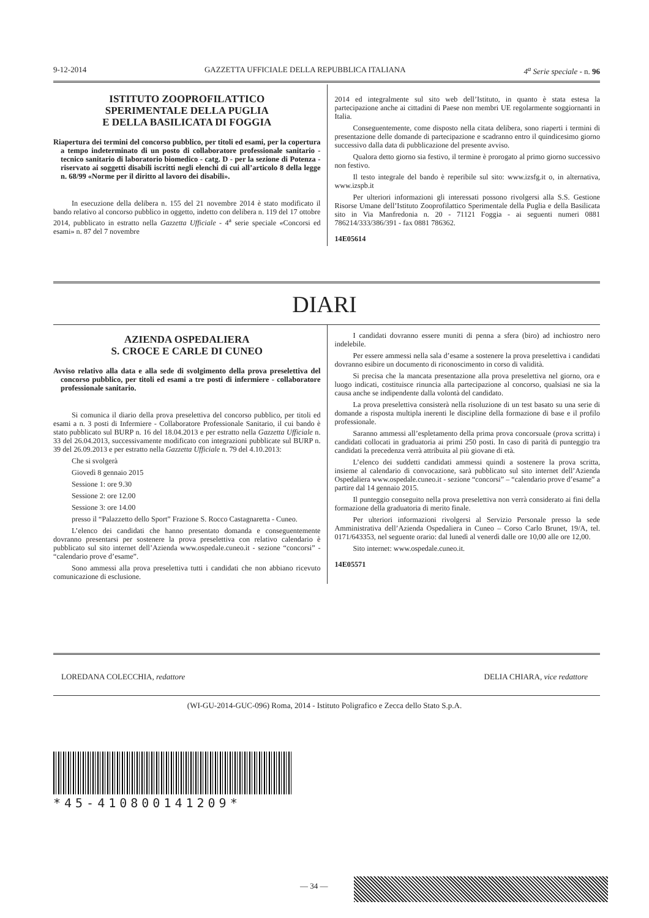9-12-2014 GAZZETTA UFFICIALE DELLA REPUBBLICA ITALIANA 4<sup>a</sup> Serie speciale - n. 96
ISTITUTO ZOOPROFILATTICO
SPERIMENTALE DELLA PUGLIA
E DELLA BASILICATA DI FOGGIA
Riapertura dei termini del concorso pubblico, per titoli ed esami, per la copertura a tempo indeterminato di un posto di collaboratore professionale sanitario - tecnico sanitario di laboratorio biomedico - catg. D - per la sezione di Potenza - riservato ai soggetti disabili iscritti negli elenchi di cui all’articolo 8 della legge n. 68/99 «Norme per il diritto al lavoro dei disabili».
In esecuzione della delibera n. 155 del 21 novembre 2014 è stato modificato il bando relativo al concorso pubblico in oggetto, indetto con delibera n. 119 del 17 ottobre 2014, pubblicato in estratto nella Gazzetta Ufficiale - 4<sup>a</sup> serie speciale «Concorsi ed esami» n. 87 del 7 novembre
2014 ed integralmente sul sito web dell’Istituto, in quanto è stata estesa la partecipazione anche ai cittadini di Paese non membri UE regolarmente soggiornanti in Italia.
Conseguentemente, come disposto nella citata delibera, sono riaperti i termini di presentazione delle domande di partecipazione e scadranno entro il quindicesimo giorno successivo dalla data di pubblicazione del presente avviso.
Qualora detto giorno sia festivo, il termine è prorogato al primo giorno successivo non festivo.
Il testo integrale del bando è reperibile sul sito: www.izsfg.it o, in alternativa, www.izspb.it
Per ulteriori informazioni gli interessati possono rivolgersi alla S.S. Gestione Risorse Umane dell’Istituto Zooprofilattico Sperimentale della Puglia e della Basilicata sito in Via Manfredonia n. 20 - 71121 Foggia - ai seguenti numeri 0881 786214/333/386/391 - fax 0881 786362.
14E05614
DIARI
AZIENDA OSPEDALIERA
S. CROCE E CARLE DI CUNEO
Avviso relativo alla data e alla sede di svolgimento della prova preselettiva del concorso pubblico, per titoli ed esami a tre posti di infermiere - collaboratore professionale sanitario.
Si comunica il diario della prova preselettiva del concorso pubblico, per titoli ed esami a n. 3 posti di Infermiere - Collaboratore Professionale Sanitario, il cui bando è stato pubblicato sul BURP n. 16 del 18.04.2013 e per estratto nella Gazzetta Ufficiale n. 33 del 26.04.2013, successivamente modificato con integrazioni pubblicate sul BURP n. 39 del 26.09.2013 e per estratto nella Gazzetta Ufficiale n. 79 del 4.10.2013:
Che si svolgerà
Giovedì 8 gennaio 2015
Sessione 1: ore 9.30
Sessione 2: ore 12.00
Sessione 3: ore 14.00
presso il “Palazzetto dello Sport” Frazione S. Rocco Castagnaretta - Cuneo.
L’elenco dei candidati che hanno presentato domanda e conseguentemente dovranno presentarsi per sostenere la prova preselettiva con relativo calendario è pubblicato sul sito internet dell’Azienda www.ospedale.cuneo.it - sezione “concorsi” - “calendario prove d’esame”.
Sono ammessi alla prova preselettiva tutti i candidati che non abbiano ricevuto comunicazione di esclusione.
I candidati dovranno essere muniti di penna a sfera (biro) ad inchiostro nero indelebile.
Per essere ammessi nella sala d’esame a sostenere la prova preselettiva i candidati dovranno esibire un documento di riconoscimento in corso di validità.
Si precisa che la mancata presentazione alla prova preselettiva nel giorno, ora e luogo indicati, costituisce rinuncia alla partecipazione al concorso, qualsiasi ne sia la causa anche se indipendente dalla volontà del candidato.
La prova preselettiva consisterà nella risoluzione di un test basato su una serie di domande a risposta multipla inerenti le discipline della formazione di base e il profilo professionale.
Saranno ammessi all’espletamento della prima prova concorsuale (prova scritta) i candidati collocati in graduatoria ai primi 250 posti. In caso di parità di punteggio tra candidati la precedenza verrà attribuita al più giovane di età.
L’elenco dei suddetti candidati ammessi quindi a sostenere la prova scritta, insieme al calendario di convocazione, sarà pubblicato sul sito internet dell’Azienda Ospedaliera www.ospedale.cuneo.it - sezione “concorsi” – “calendario prove d’esame” a partire dal 14 gennaio 2015.
Il punteggio conseguito nella prova preselettiva non verrà considerato ai fini della formazione della graduatoria di merito finale.
Per ulteriori informazioni rivolgersi al Servizio Personale presso la sede Amministrativa dell’Azienda Ospedaliera in Cuneo – Corso Carlo Brunet, 19/A, tel. 0171/643353, nel seguente orario: dal lunedì al venerdì dalle ore 10,00 alle ore 12,00.
Sito internet: www.ospedale.cuneo.it.
14E05571
LOREDANA COLECCHIA, redattore DELIA CHIARA, vice redattore
(WI-GU-2014-GUC-096) Roma, 2014 - Istituto Poligrafico e Zecca dello Stato S.p.A.
*45-410800141209*
— 34 —